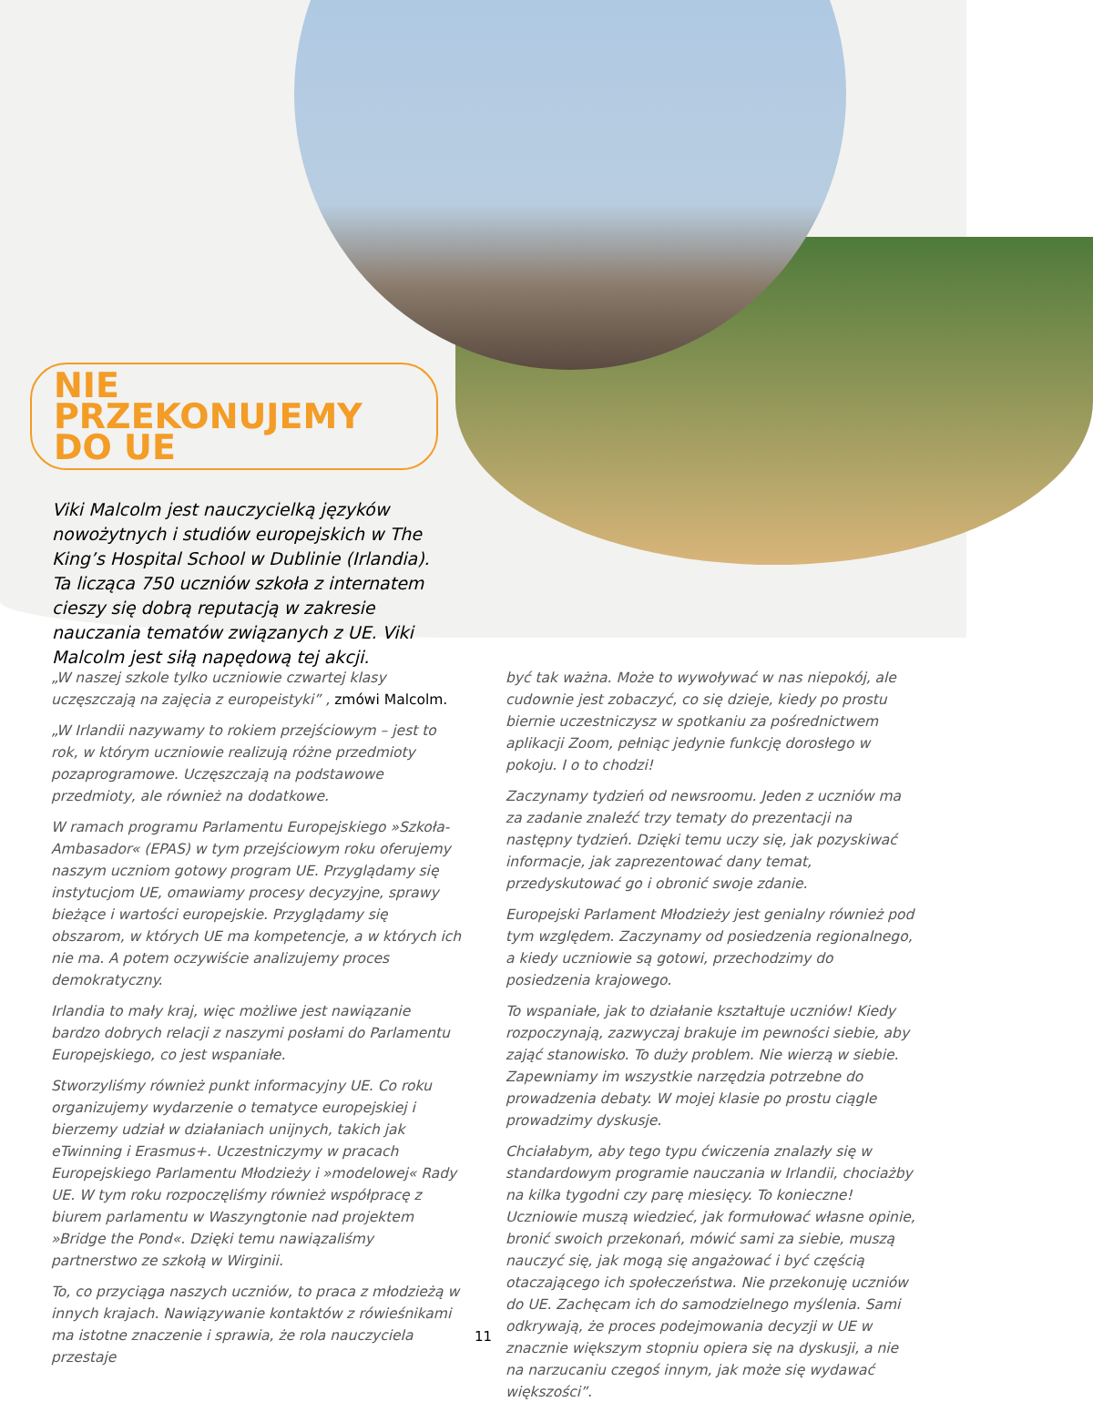NIE PRZEKONUJEMY DO UE
Viki Malcolm jest nauczycielką języków nowożytnych i studiów europejskich w The King’s Hospital School w Dublinie (Irlandia). Ta licząca 750 uczniów szkoła z internatem cieszy się dobrą reputacją w zakresie nauczania tematów związanych z UE. Viki Malcolm jest siłą napędową tej akcji.
„W naszej szkole tylko uczniowie czwartej klasy uczęszczają na zajęcia z europeistyki” , zmówi Malcolm.
„W Irlandii nazywamy to rokiem przejściowym – jest to rok, w którym uczniowie realizują różne przedmioty pozaprogramowe. Uczęszczają na podstawowe przedmioty, ale również na dodatkowe.
W ramach programu Parlamentu Europejskiego »Szkoła-Ambasador« (EPAS) w tym przejściowym roku oferujemy naszym uczniom gotowy program UE. Przyglądamy się instytucjom UE, omawiamy procesy decyzyjne, sprawy bieżące i wartości europejskie. Przyglądamy się obszarom, w których UE ma kompetencje, a w których ich nie ma. A potem oczywiście analizujemy proces demokratyczny.
Irlandia to mały kraj, więc możliwe jest nawiązanie bardzo dobrych relacji z naszymi posłami do Parlamentu Europejskiego, co jest wspaniałe.
Stworzyliśmy również punkt informacyjny UE. Co roku organizujemy wydarzenie o tematyce europejskiej i bierzemy udział w działaniach unijnych, takich jak eTwinning i Erasmus+. Uczestniczymy w pracach Europejskiego Parlamentu Młodzieży i »modelowej« Rady UE. W tym roku rozpoczęliśmy również współpracę z biurem parlamentu w Waszyngtonie nad projektem »Bridge the Pond«. Dzięki temu nawiązaliśmy partnerstwo ze szkołą w Wirginii.
To, co przyciąga naszych uczniów, to praca z młodzieżą w innych krajach. Nawiązywanie kontaktów z rówieśnikami ma istotne znaczenie i sprawia, że rola nauczyciela przestaje
być tak ważna. Może to wywoływać w nas niepokój, ale cudownie jest zobaczyć, co się dzieje, kiedy po prostu biernie uczestniczysz w spotkaniu za pośrednictwem aplikacji Zoom, pełniąc jedynie funkcję dorosłego w pokoju. I o to chodzi!
Zaczynamy tydzień od newsroomu. Jeden z uczniów ma za zadanie znaleźć trzy tematy do prezentacji na następny tydzień. Dzięki temu uczy się, jak pozyskiwać informacje, jak zaprezentować dany temat, przedyskutować go i obronić swoje zdanie.
Europejski Parlament Młodzieży jest genialny również pod tym względem. Zaczynamy od posiedzenia regionalnego, a kiedy uczniowie są gotowi, przechodzimy do posiedzenia krajowego.
To wspaniałe, jak to działanie kształtuje uczniów! Kiedy rozpoczynają, zazwyczaj brakuje im pewności siebie, aby zająć stanowisko. To duży problem. Nie wierzą w siebie. Zapewniamy im wszystkie narzędzia potrzebne do prowadzenia debaty. W mojej klasie po prostu ciągle prowadzimy dyskusje.
Chciałabym, aby tego typu ćwiczenia znalazły się w standardowym programie nauczania w Irlandii, chociażby na kilka tygodni czy parę miesięcy. To konieczne! Uczniowie muszą wiedzieć, jak formułować własne opinie, bronić swoich przekonań, mówić sami za siebie, muszą nauczyć się, jak mogą się angażować i być częścią otaczającego ich społeczeństwa. Nie przekonuję uczniów do UE. Zachęcam ich do samodzielnego myślenia. Sami odkrywają, że proces podejmowania decyzji w UE w znacznie większym stopniu opiera się na dyskusji, a nie na narzucaniu czegoś innym, jak może się wydawać większości”.
11